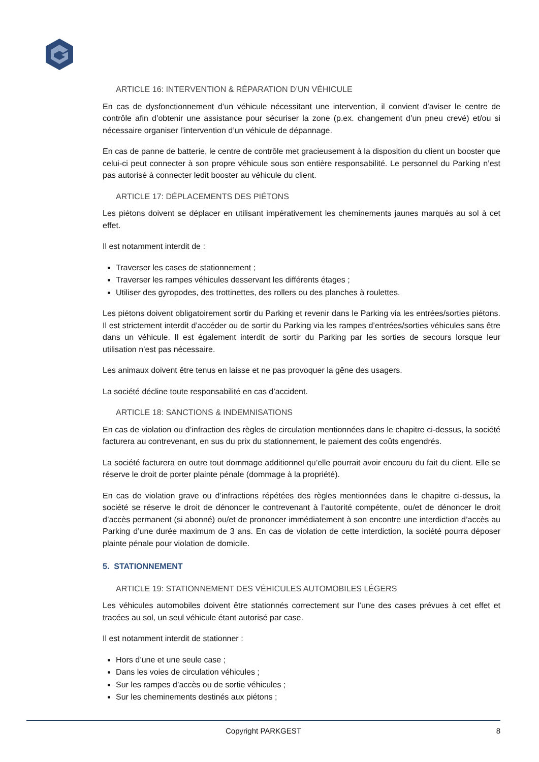ARTICLE 16: INTERVENTION & RÉPARATION D’UN VÉHICULE
En cas de dysfonctionnement d’un véhicule nécessitant une intervention, il convient d’aviser le centre de contrôle afin d’obtenir une assistance pour sécuriser la zone (p.ex. changement d’un pneu crevé) et/ou si nécessaire organiser l’intervention d’un véhicule de dépannage.
En cas de panne de batterie, le centre de contrôle met gracieusement à la disposition du client un booster que celui-ci peut connecter à son propre véhicule sous son entière responsabilité. Le personnel du Parking n’est pas autorisé à connecter ledit booster au véhicule du client.
ARTICLE 17: DÉPLACEMENTS DES PIÉTONS
Les piétons doivent se déplacer en utilisant impérativement les cheminements jaunes marqués au sol à cet effet.
Il est notamment interdit de :
Traverser les cases de stationnement ;
Traverser les rampes véhicules desservant les différents étages ;
Utiliser des gyropodes, des trottinettes, des rollers ou des planches à roulettes.
Les piétons doivent obligatoirement sortir du Parking et revenir dans le Parking via les entrées/sorties piétons. Il est strictement interdit d’accéder ou de sortir du Parking via les rampes d’entrées/sorties véhicules sans être dans un véhicule. Il est également interdit de sortir du Parking par les sorties de secours lorsque leur utilisation n’est pas nécessaire.
Les animaux doivent être tenus en laisse et ne pas provoquer la gêne des usagers.
La société décline toute responsabilité en cas d’accident.
ARTICLE 18: SANCTIONS & INDEMNISATIONS
En cas de violation ou d’infraction des règles de circulation mentionnées dans le chapitre ci-dessus, la société facturera au contrevenant, en sus du prix du stationnement, le paiement des coûts engendrés.
La société facturera en outre tout dommage additionnel qu’elle pourrait avoir encouru du fait du client. Elle se réserve le droit de porter plainte pénale (dommage à la propriété).
En cas de violation grave ou d’infractions répétées des règles mentionnées dans le chapitre ci-dessus, la société se réserve le droit de dénoncer le contrevenant à l’autorité compétente, ou/et de dénoncer le droit d’accès permanent (si abonné) ou/et de prononcer immédiatement à son encontre une interdiction d’accès au Parking d’une durée maximum de 3 ans. En cas de violation de cette interdiction, la société pourra déposer plainte pénale pour violation de domicile.
5. STATIONNEMENT
ARTICLE 19: STATIONNEMENT DES VÉHICULES AUTOMOBILES LÉGERS
Les véhicules automobiles doivent être stationnés correctement sur l’une des cases prévues à cet effet et tracées au sol, un seul véhicule étant autorisé par case.
Il est notamment interdit de stationner :
Hors d’une et une seule case ;
Dans les voies de circulation véhicules ;
Sur les rampes d’accès ou de sortie véhicules ;
Sur les cheminements destinés aux piétons ;
Copyright PARKGEST 8